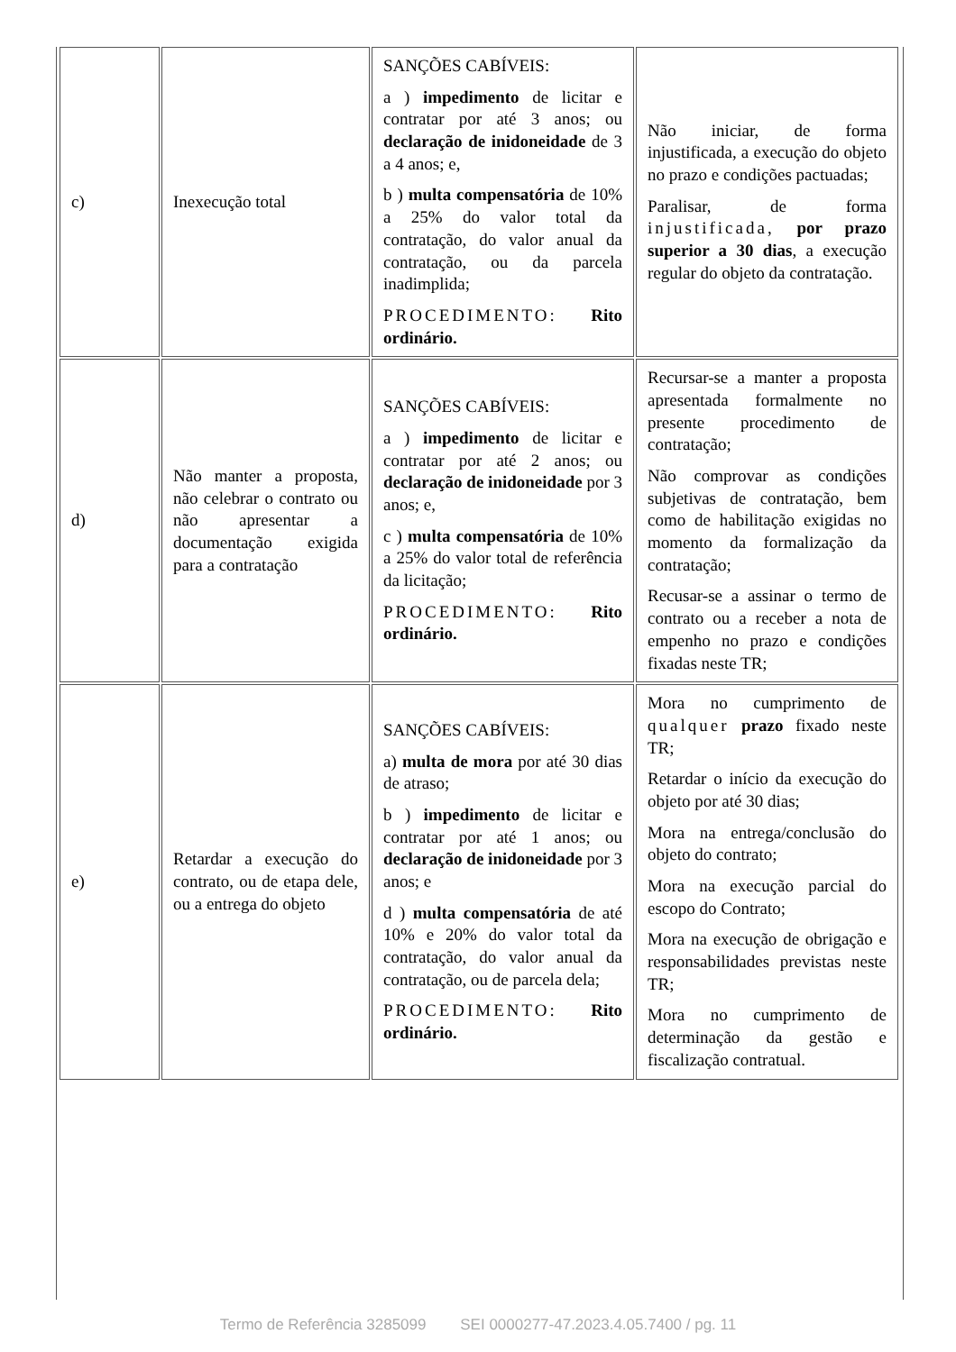| c) | Inexecução total | SANÇÕES CABÍVEIS: a ) impedimento de licitar e contratar por até 3 anos; ou declaração de inidoneidade de 3 a 4 anos; e, b ) multa compensatória de 10% a 25% do valor total da contratação, do valor anual da contratação, ou da parcela inadimplida; PROCEDIMENTO: Rito ordinário. | Não iniciar, de forma injustificada, a execução do objeto no prazo e condições pactuadas; Paralisar, de forma injustificada, por prazo superior a 30 dias , a execução regular do objeto da contratação. |
| d) | Não manter a proposta, não celebrar o contrato ou não apresentar a documentação exigida para a contratação | SANÇÕES CABÍVEIS: a ) impedimento de licitar e contratar por até 2 anos; ou declaração de inidoneidade por 3 anos; e, c ) multa compensatória de 10% a 25% do valor total de referência da licitação; PROCEDIMENTO: Rito ordinário. | Recursar-se a manter a proposta apresentada formalmente no presente procedimento de contratação; Não comprovar as condições subjetivas de contratação, bem como de habilitação exigidas no momento da formalização da contratação; Recusar-se a assinar o termo de contrato ou a receber a nota de empenho no prazo e condições fixadas neste TR; |
| e) | Retardar a execução do contrato, ou de etapa dele, ou a entrega do objeto | SANÇÕES CABÍVEIS: a) multa de mora por até 30 dias de atraso; b ) impedimento de licitar e contratar por até 1 anos; ou declaração de inidoneidade por 3 anos; e d ) multa compensatória de até 10% e 20% do valor total da contratação, do valor anual da contratação, ou de parcela dela; PROCEDIMENTO: Rito ordinário. | Mora no cumprimento de qualquer prazo fixado neste TR; Retardar o início da execução do objeto por até 30 dias; Mora na entrega/conclusão do objeto do contrato; Mora na execução parcial do escopo do Contrato; Mora na execução de obrigação e responsabilidades previstas neste TR; Mora no cumprimento de determinação da gestão e fiscalização contratual. |
Termo de Referência 3285099 SEI 0000277-47.2023.4.05.7400 / pg. 11